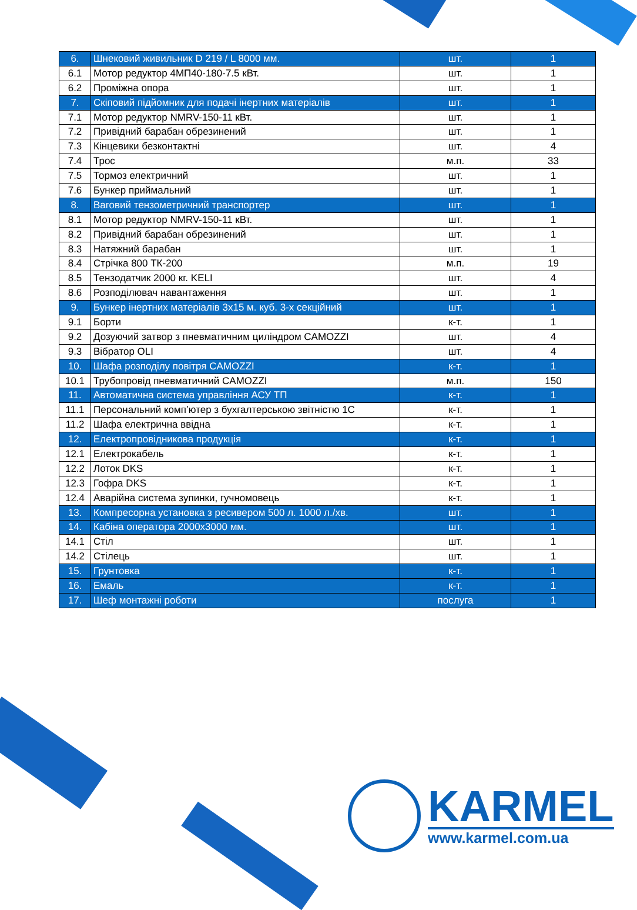| 6. | Шнековий живильник D 219 / L 8000 мм. | шт. | 1 |
| 6.1 | Мотор редуктор 4МП40-180-7.5 кВт. | шт. | 1 |
| 6.2 | Проміжна опора | шт. | 1 |
| 7. | Скіповий підйомник для подачі інертних матеріалів | шт. | 1 |
| 7.1 | Мотор редуктор NMRV-150-11 кВт. | шт. | 1 |
| 7.2 | Привідний барабан обрезинений | шт. | 1 |
| 7.3 | Кінцевики безконтактні | шт. | 4 |
| 7.4 | Трос | м.п. | 33 |
| 7.5 | Тормоз електричний | шт. | 1 |
| 7.6 | Бункер приймальний | шт. | 1 |
| 8. | Ваговий тензометричний транспортер | шт. | 1 |
| 8.1 | Мотор редуктор NMRV-150-11 кВт. | шт. | 1 |
| 8.2 | Привідний барабан обрезинений | шт. | 1 |
| 8.3 | Натяжний барабан | шт. | 1 |
| 8.4 | Стрічка 800 ТК-200 | м.п. | 19 |
| 8.5 | Тензодатчик 2000 кг. KELI | шт. | 4 |
| 8.6 | Розподілювач навантаження | шт. | 1 |
| 9. | Бункер інертних матеріалів 3x15 м. куб. 3-х секційний | шт. | 1 |
| 9.1 | Борти | к-т. | 1 |
| 9.2 | Дозуючий затвор з пневматичним циліндром CAMOZZI | шт. | 4 |
| 9.3 | Вібратор OLI | шт. | 4 |
| 10. | Шафа розподілу повітря CAMOZZI | к-т. | 1 |
| 10.1 | Трубопровід пневматичний CAMOZZI | м.п. | 150 |
| 11. | Автоматична система управління АСУ ТП | к-т. | 1 |
| 11.1 | Персональний комп’ютер з бухгалтерською звітністю 1С | к-т. | 1 |
| 11.2 | Шафа електрична ввідна | к-т. | 1 |
| 12. | Електропровідникова продукція | к-т. | 1 |
| 12.1 | Електрокабель | к-т. | 1 |
| 12.2 | Лоток DKS | к-т. | 1 |
| 12.3 | Гофра DKS | к-т. | 1 |
| 12.4 | Аварійна система зупинки, гучномовець | к-т. | 1 |
| 13. | Компресорна установка з ресивером 500 л. 1000 л./хв. | шт. | 1 |
| 14. | Кабіна оператора 2000x3000 мм. | шт. | 1 |
| 14.1 | Стіл | шт. | 1 |
| 14.2 | Стілець | шт. | 1 |
| 15. | Грунтовка | к-т. | 1 |
| 16. | Емаль | к-т. | 1 |
| 17. | Шеф монтажні роботи | послуга | 1 |
KARMEL
www.karmel.com.ua